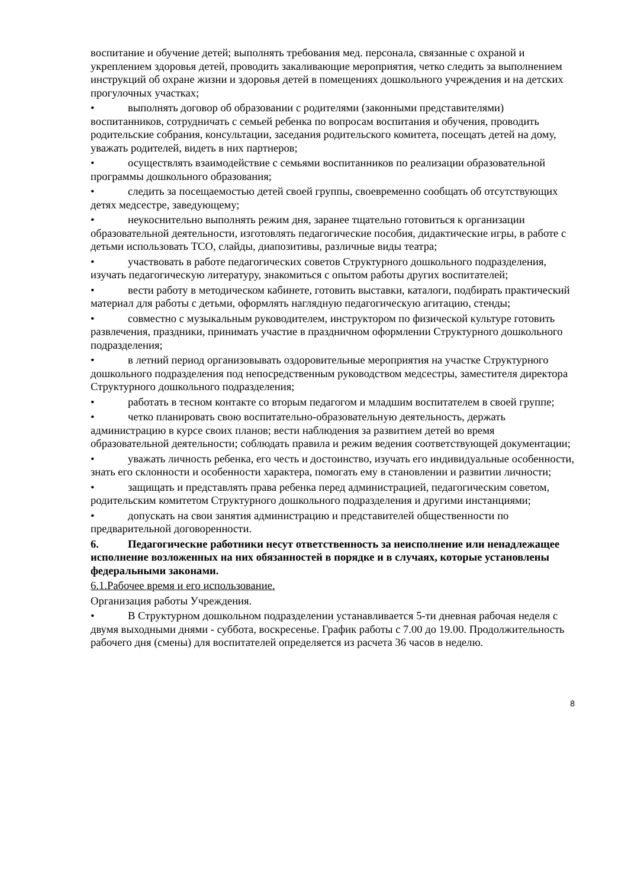воспитание и обучение детей; выполнять требования мед. персонала, связанные с охраной и укреплением здоровья детей, проводить закаливающие мероприятия, четко следить за выполнением инструкций об охране жизни и здоровья детей в помещениях дошкольного учреждения и на детских прогулочных участках;
• выполнять договор об образовании с родителями (законными представителями) воспитанников, сотрудничать с семьей ребенка по вопросам воспитания и обучения, проводить родительские собрания, консультации, заседания родительского комитета, посещать детей на дому, уважать родителей, видеть в них партнеров;
• осуществлять взаимодействие с семьями воспитанников по реализации образовательной программы дошкольного образования;
• следить за посещаемостью детей своей группы, своевременно сообщать об отсутствующих детях медсестре, заведующему;
• неукоснительно выполнять режим дня, заранее тщательно готовиться к организации образовательной деятельности, изготовлять педагогические пособия, дидактические игры, в работе с детьми использовать ТСО, слайды, диапозитивы, различные виды театра;
• участвовать в работе педагогических советов Структурного дошкольного подразделения, изучать педагогическую литературу, знакомиться с опытом работы других воспитателей;
• вести работу в методическом кабинете, готовить выставки, каталоги, подбирать практический материал для работы с детьми, оформлять наглядную педагогическую агитацию, стенды;
• совместно с музыкальным руководителем, инструктором по физической культуре готовить развлечения, праздники, принимать участие в праздничном оформлении Структурного дошкольного подразделения;
• в летний период организовывать оздоровительные мероприятия на участке Структурного дошкольного подразделения под непосредственным руководством медсестры, заместителя директора Структурного дошкольного подразделения;
• работать в тесном контакте со вторым педагогом и младшим воспитателем в своей группе;
• четко планировать свою воспитательно-образовательную деятельность, держать администрацию в курсе своих планов; вести наблюдения за развитием детей во время образовательной деятельности; соблюдать правила и режим ведения соответствующей документации;
• уважать личность ребенка, его честь и достоинство, изучать его индивидуальные особенности, знать его склонности и особенности характера, помогать ему в становлении и развитии личности;
• защищать и представлять права ребенка перед администрацией, педагогическим советом, родительским комитетом Структурного дошкольного подразделения и другими инстанциями;
• допускать на свои занятия администрацию и представителей общественности по предварительной договоренности.
6. Педагогические работники несут ответственность за неисполнение или ненадлежащее исполнение возложенных на них обязанностей в порядке и в случаях, которые установлены федеральными законами.
6.1.Рабочее время и его использование.
Организация работы Учреждения.
• В Структурном дошкольном подразделении устанавливается 5-ти дневная рабочая неделя с двумя выходными днями - суббота, воскресенье. График работы с 7.00 до 19.00. Продолжительность рабочего дня (смены) для воспитателей определяется из расчета 36 часов в неделю.
8